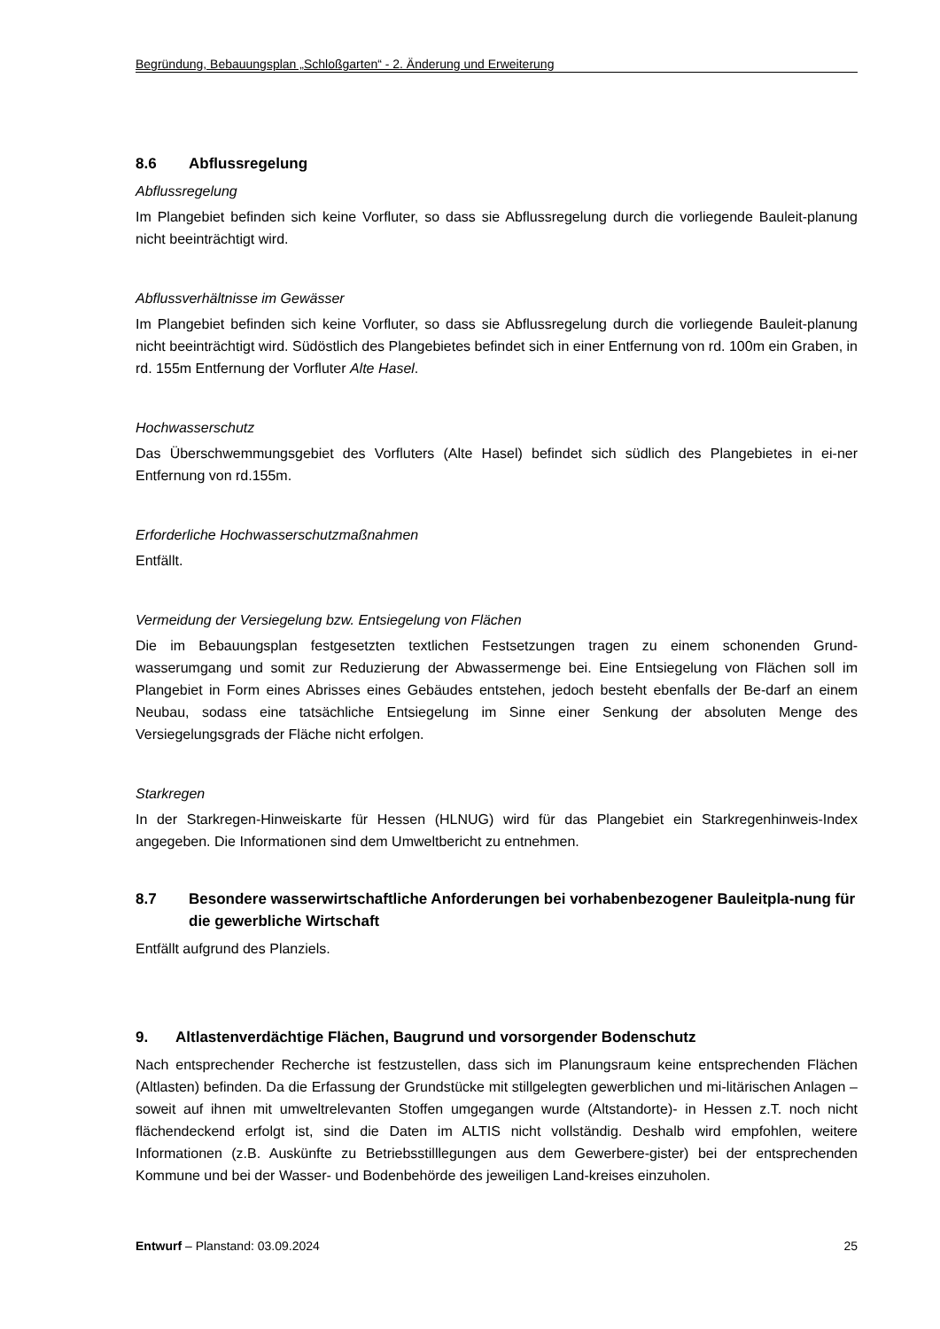Begründung, Bebauungsplan „Schloßgarten“ - 2. Änderung und Erweiterung
8.6 Abflussregelung
Abflussregelung
Im Plangebiet befinden sich keine Vorfluter, so dass sie Abflussregelung durch die vorliegende Bauleit-planung nicht beeinträchtigt wird.
Abflussverhältnisse im Gewässer
Im Plangebiet befinden sich keine Vorfluter, so dass sie Abflussregelung durch die vorliegende Bauleit-planung nicht beeinträchtigt wird. Südöstlich des Plangebietes befindet sich in einer Entfernung von rd. 100m ein Graben, in rd. 155m Entfernung der Vorfluter Alte Hasel.
Hochwasserschutz
Das Überschwemmungsgebiet des Vorfluters (Alte Hasel) befindet sich südlich des Plangebietes in ei-ner Entfernung von rd.155m.
Erforderliche Hochwasserschutzmaßnahmen
Entfällt.
Vermeidung der Versiegelung bzw. Entsiegelung von Flächen
Die im Bebauungsplan festgesetzten textlichen Festsetzungen tragen zu einem schonenden Grund-wasserumgang und somit zur Reduzierung der Abwassermenge bei. Eine Entsiegelung von Flächen soll im Plangebiet in Form eines Abrisses eines Gebäudes entstehen, jedoch besteht ebenfalls der Be-darf an einem Neubau, sodass eine tatsächliche Entsiegelung im Sinne einer Senkung der absoluten Menge des Versiegelungsgrads der Fläche nicht erfolgen.
Starkregen
In der Starkregen-Hinweiskarte für Hessen (HLNUG) wird für das Plangebiet ein Starkregenhinweis-Index angegeben. Die Informationen sind dem Umweltbericht zu entnehmen.
8.7 Besondere wasserwirtschaftliche Anforderungen bei vorhabenbezogener Bauleitpla-nung für die gewerbliche Wirtschaft
Entfällt aufgrund des Planziels.
9. Altlastenverdächtige Flächen, Baugrund und vorsorgender Bodenschutz
Nach entsprechender Recherche ist festzustellen, dass sich im Planungsraum keine entsprechenden Flächen (Altlasten) befinden. Da die Erfassung der Grundstücke mit stillgelegten gewerblichen und mi-litärischen Anlagen –soweit auf ihnen mit umweltrelevanten Stoffen umgegangen wurde (Altstandorte)- in Hessen z.T. noch nicht flächendeckend erfolgt ist, sind die Daten im ALTIS nicht vollständig. Deshalb wird empfohlen, weitere Informationen (z.B. Auskünfte zu Betriebsstilllegungen aus dem Gewerbere-gister) bei der entsprechenden Kommune und bei der Wasser- und Bodenbehörde des jeweiligen Land-kreises einzuholen.
Entwurf – Planstand: 03.09.2024 25